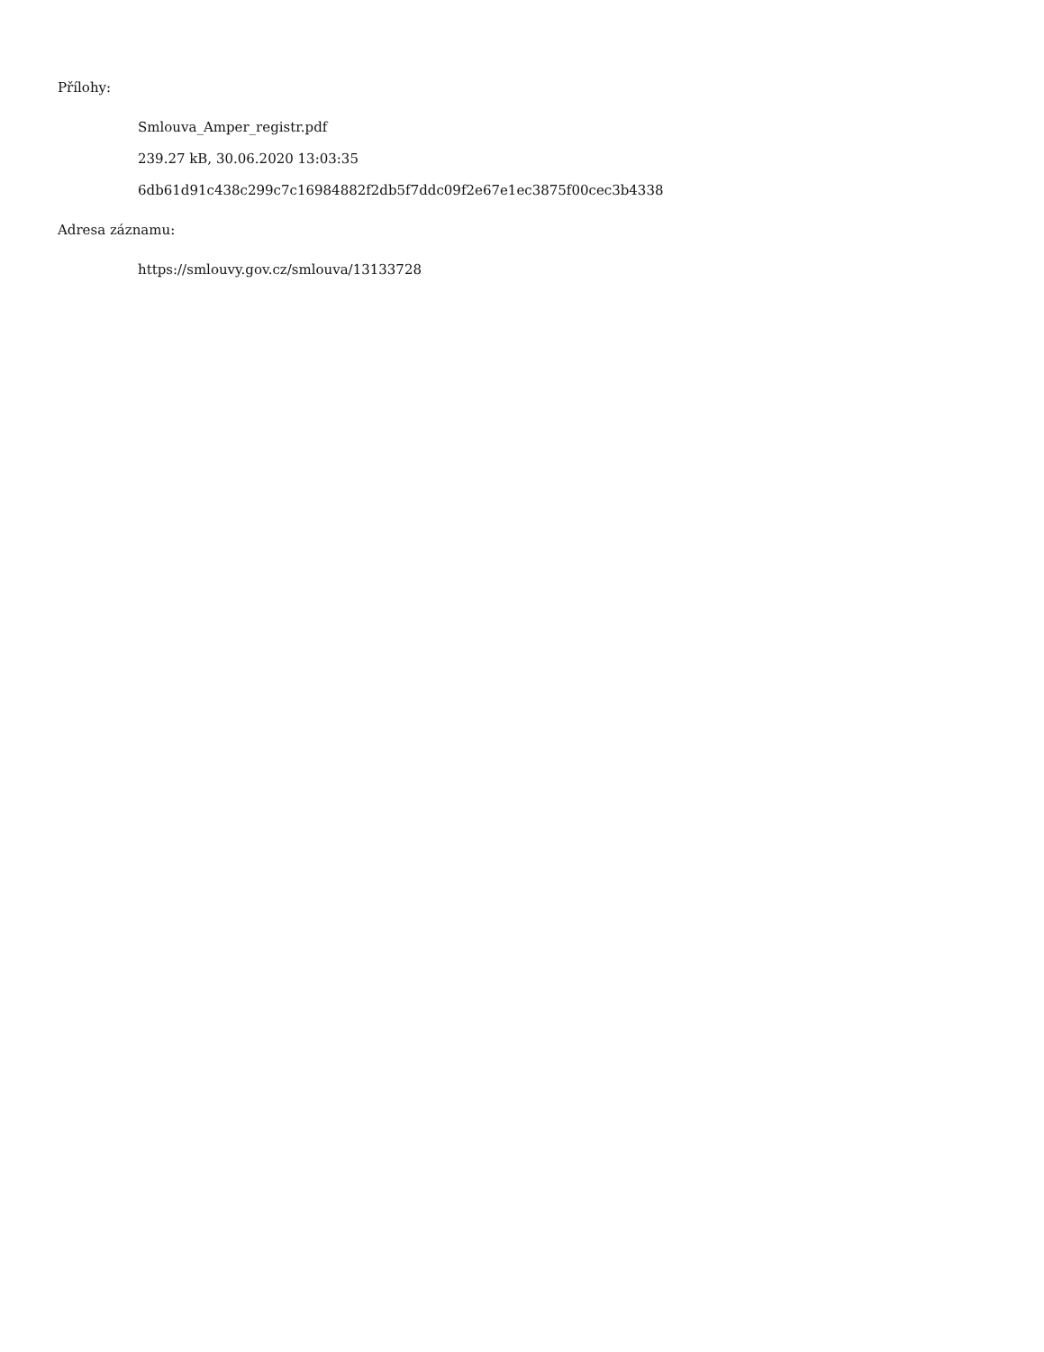Přílohy:
Smlouva_Amper_registr.pdf
239.27 kB, 30.06.2020 13:03:35
6db61d91c438c299c7c16984882f2db5f7ddc09f2e67e1ec3875f00cec3b4338
Adresa záznamu:
https://smlouvy.gov.cz/smlouva/13133728